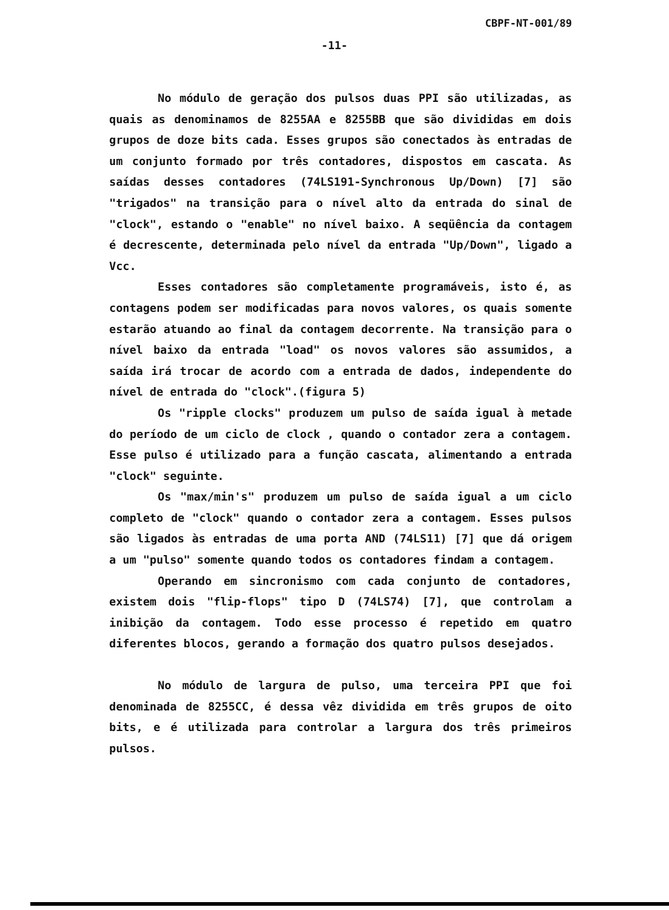CBPF-NT-001/89
-11-
No módulo de geração dos pulsos duas PPI são utilizadas, as quais as denominamos de 8255AA e 8255BB que são divididas em dois grupos de doze bits cada. Esses grupos são conectados às entradas de um conjunto formado por três contadores, dispostos em cascata. As saídas desses contadores (74LS191-Synchronous Up/Down) [7] são "trigados" na transição para o nível alto da entrada do sinal de "clock", estando o "enable" no nível baixo. A seqüência da contagem é decrescente, determinada pelo nível da entrada "Up/Down", ligado a Vcc.
Esses contadores são completamente programáveis, isto é, as contagens podem ser modificadas para novos valores, os quais somente estarão atuando ao final da contagem decorrente. Na transição para o nível baixo da entrada "load" os novos valores são assumidos, a saída irá trocar de acordo com a entrada de dados, independente do nível de entrada do "clock".(figura 5)
Os "ripple clocks" produzem um pulso de saída igual à metade do período de um ciclo de clock , quando o contador zera a contagem. Esse pulso é utilizado para a função cascata, alimentando a entrada "clock" seguinte.
Os "max/min's" produzem um pulso de saída igual a um ciclo completo de "clock" quando o contador zera a contagem. Esses pulsos são ligados às entradas de uma porta AND (74LS11) [7] que dá origem a um "pulso" somente quando todos os contadores findam a contagem.
Operando em sincronismo com cada conjunto de contadores, existem dois "flip-flops" tipo D (74LS74) [7], que controlam a inibição da contagem. Todo esse processo é repetido em quatro diferentes blocos, gerando a formação dos quatro pulsos desejados.
No módulo de largura de pulso, uma terceira PPI que foi denominada de 8255CC, é dessa vêz dividida em três grupos de oito bits, e é utilizada para controlar a largura dos três primeiros pulsos.